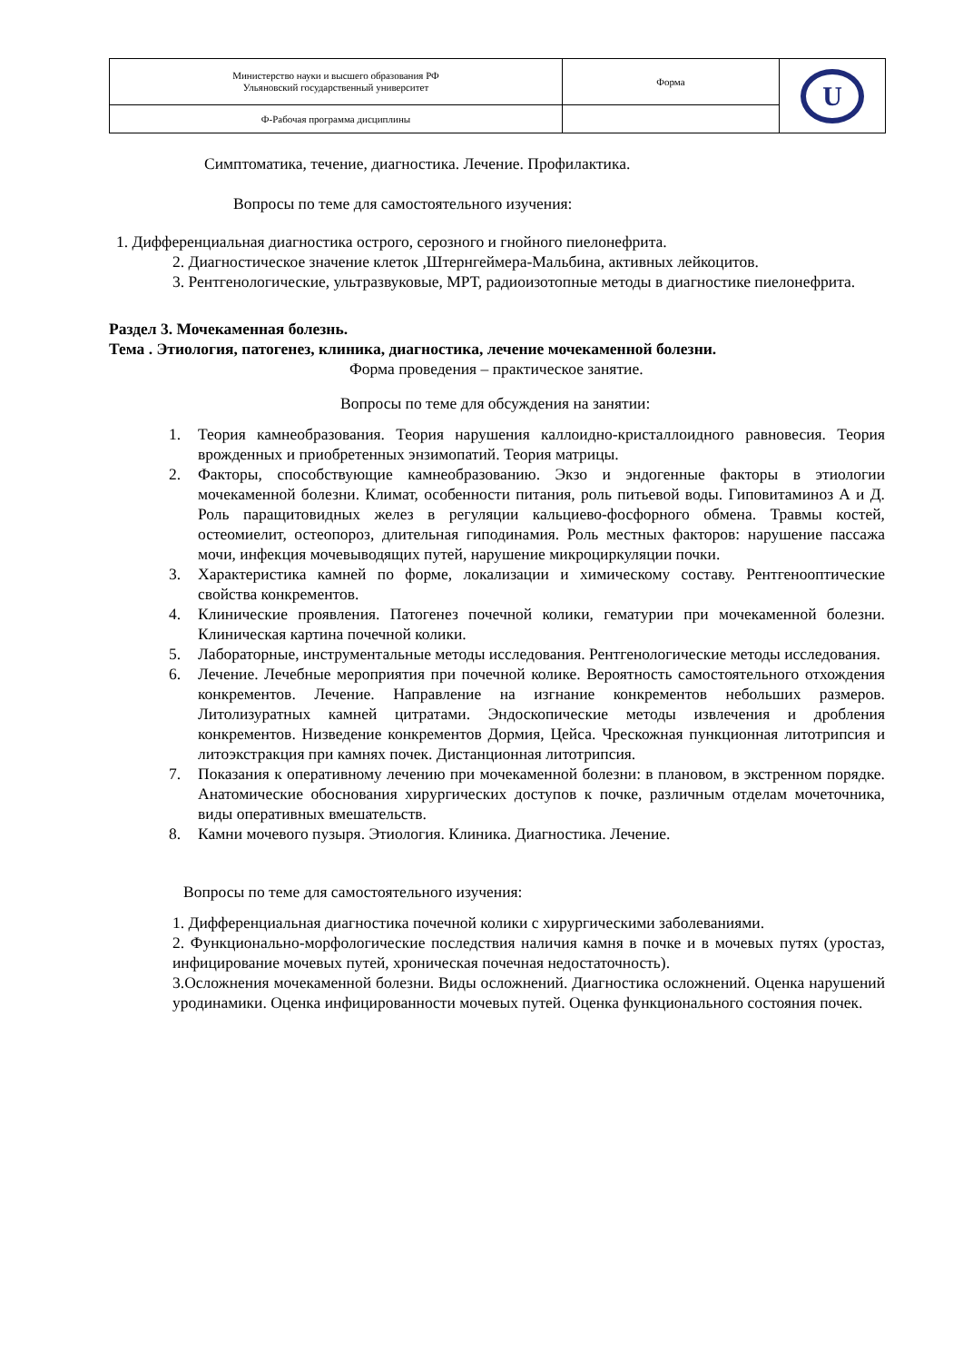| Министерство науки и высшего образования РФ Ульяновский государственный университет | Форма | U |
| Ф-Рабочая программа дисциплины | | |
Симптоматика, течение, диагностика. Лечение. Профилактика.
Вопросы по теме для самостоятельного изучения:
1. Дифференциальная диагностика острого, серозного и гнойного пиелонефрита.
2. Диагностическое значение клеток ,Штернгеймера-Мальбина, активных лейкоцитов.
3. Рентгенологические, ультразвуковые, МРТ, радиоизотопные методы в диагностике пиелонефрита.
Раздел 3. Мочекаменная болезнь.
Тема . Этиология, патогенез, клиника, диагностика, лечение мочекаменной болезни.
Форма проведения – практическое занятие.
Вопросы по теме для обсуждения на занятии:
1. Теория камнеобразования. Теория нарушения каллоидно-кристаллоидного равновесия. Теория врожденных и приобретенных энзимопатий. Теория матрицы.
2. Факторы, способствующие камнеобразованию. Экзо и эндогенные факторы в этиологии мочекаменной болезни. Климат, особенности питания, роль питьевой воды. Гиповитаминоз А и Д. Роль паращитовидных желез в регуляции кальциево-фосфорного обмена. Травмы костей, остеомиелит, остеопороз, длительная гиподинамия. Роль местных факторов: нарушение пассажа мочи, инфекция мочевыводящих путей, нарушение микроциркуляции почки.
3. Характеристика камней по форме, локализации и химическому составу. Рентгенооптические свойства конкрементов.
4. Клинические проявления. Патогенез почечной колики, гематурии при мочекаменной болезни. Клиническая картина почечной колики.
5. Лабораторные, инструментальные методы исследования. Рентгенологические методы исследования.
6. Лечение. Лечебные мероприятия при почечной колике. Вероятность самостоятельного отхождения конкрементов. Лечение. Направление на изгнание конкрементов небольших размеров. Литолизуратных камней цитратами. Эндоскопические методы извлечения и дробления конкрементов. Низведение конкрементов Дормия, Цейса. Чрескожная пункционная литотрипсия и литоэкстракция при камнях почек. Дистанционная литотрипсия.
7. Показания к оперативному лечению при мочекаменной болезни: в плановом, в экстренном порядке. Анатомические обоснования хирургических доступов к почке, различным отделам мочеточника, виды оперативных вмешательств.
8. Камни мочевого пузыря. Этиология. Клиника. Диагностика. Лечение.
Вопросы по теме для самостоятельного изучения:
1. Дифференциальная диагностика почечной колики с хирургическими заболеваниями.
2. Функционально-морфологические последствия наличия камня в почке и в мочевых путях (уростаз, инфицирование мочевых путей, хроническая почечная недостаточность).
3.Осложнения мочекаменной болезни. Виды осложнений. Диагностика осложнений. Оценка нарушений уродинамики. Оценка инфицированности мочевых путей. Оценка функционального состояния почек.